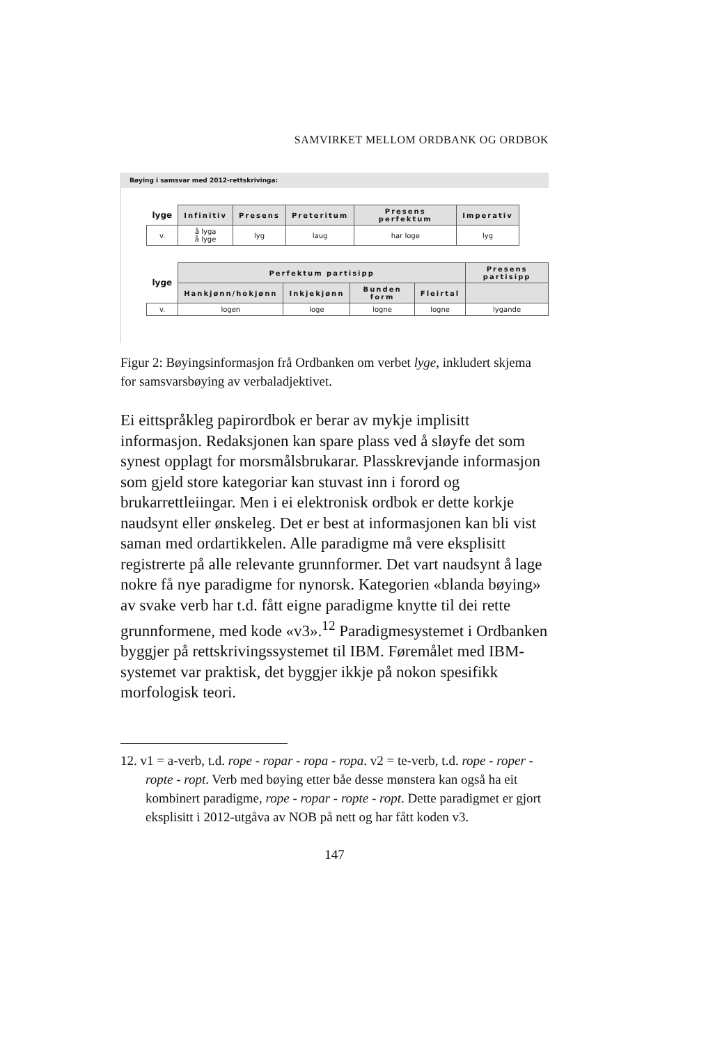SAMVIRKET MELLOM ORDBANK OG ORDBOK
Bøying i samsvar med 2012-rettskrivinga:
| lyge | Infinitiv | Presens | Preteritum | Presens perfektum | Imperativ |
| --- | --- | --- | --- | --- | --- |
| v. | å lyga å lyge | lyg | laug | har loge | lyg |
| lyge | Perfektum partisipp | | | | Presens partisipp |
| --- | --- | --- | --- | --- | --- |
| | Hankjønn/hokjønn | Inkjekjønn | Bunden form | Fleirtal | |
| v. | logen | loge | logne | logne | lygande |
Figur 2: Bøyingsinformasjon frå Ordbanken om verbet lyge, inkludert skjema for samsvarsbøying av verbaladjektivet.
Ei eittspråkleg papirordbok er berar av mykje implisitt informasjon. Redaksjonen kan spare plass ved å sløyfe det som synest opplagt for morsmålsbrukarar. Plasskrevjande informasjon som gjeld store kategoriar kan stuvast inn i forord og brukarrettleiingar. Men i ei elektronisk ordbok er dette korkje naudsynt eller ønskeleg. Det er best at informasjonen kan bli vist saman med ordartikkelen. Alle paradigme må vere eksplisitt registrerte på alle relevante grunnformer. Det vart naudsynt å lage nokre få nye paradigme for nynorsk. Kategorien «blanda bøying» av svake verb har t.d. fått eigne paradigme knytte til dei rette grunnformene, med kode «v3».<sup>12</sup> Paradigmesystemet i Ordbanken byggjer på rettskrivingssystemet til IBM. Føremålet med IBM-systemet var praktisk, det byggjer ikkje på nokon spesifikk morfologisk teori.
12. v1 = a-verb, t.d. rope - ropar - ropa - ropa. v2 = te-verb, t.d. rope - roper - ropte - ropt. Verb med bøying etter båe desse mønstera kan også ha eit kombinert paradigme, rope - ropar - ropte - ropt. Dette paradigmet er gjort eksplisitt i 2012-utgåva av NOB på nett og har fått koden v3.
147